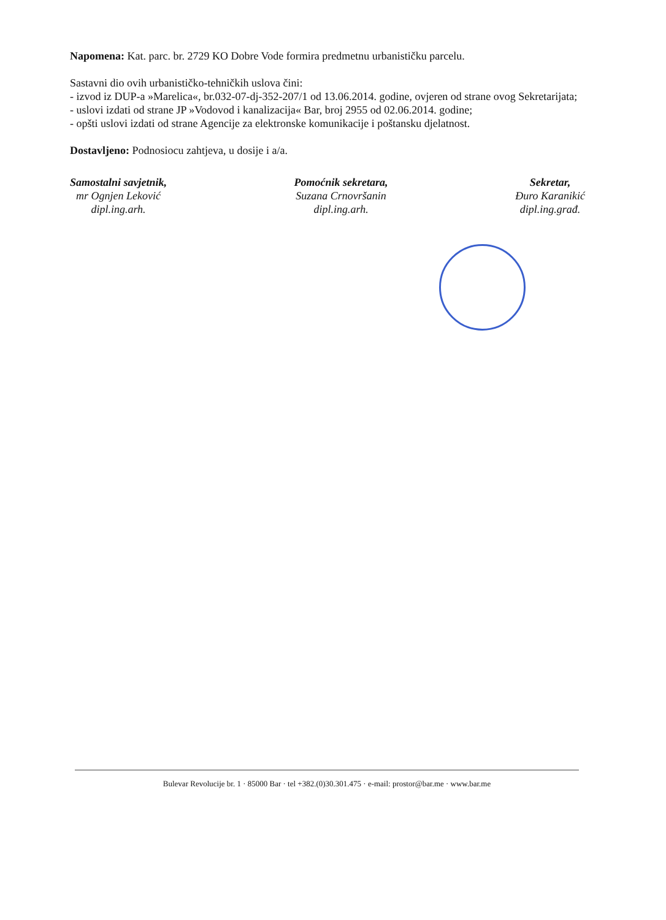Napomena: Kat. parc. br. 2729 KO Dobre Vode formira predmetnu urbanističku parcelu.
Sastavni dio ovih urbanističko-tehničkih uslova čini:
- izvod iz DUP-a »Marelica«, br.032-07-dj-352-207/1 od 13.06.2014. godine, ovjeren od strane ovog Sekretarijata;
- uslovi izdati od strane JP »Vodovod i kanalizacija« Bar, broj 2955 od 02.06.2014. godine;
- opšti uslovi izdati od strane Agencije za elektronske komunikacije i poštansku djelatnost.
Dostavljeno: Podnosiocu zahtjeva, u dosije i a/a.
Samostalni savjetnik,
mr Ognjen Leković
dipl.ing.arh.
Pomoćnik sekretara,
Suzana Crnovršanin
dipl.ing.arh.
Sekretar,
Đuro Karanikić
dipl.ing.građ.
Bulevar Revolucije br. 1 · 85000 Bar · tel +382.(0)30.301.475 · e-mail: prostor@bar.me · www.bar.me